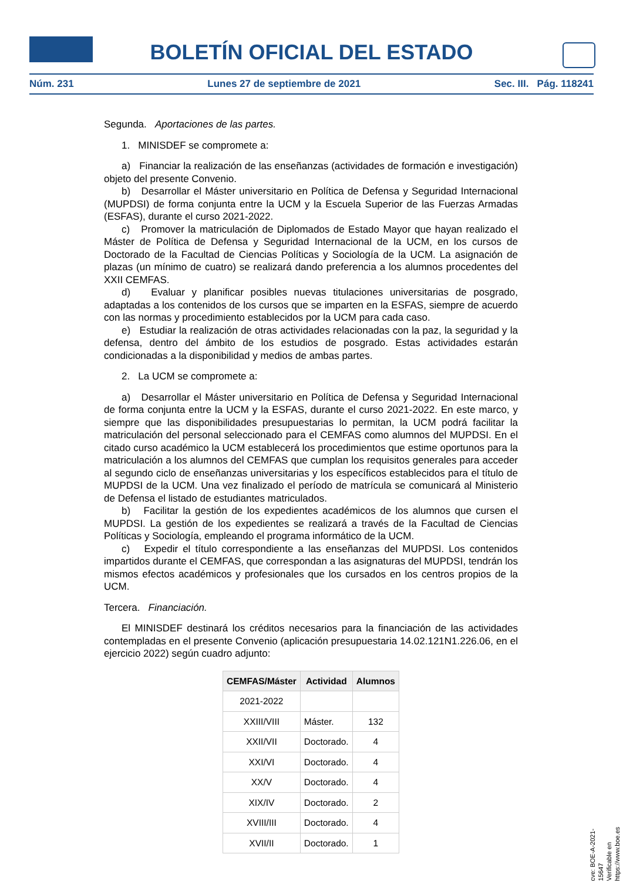BOLETÍN OFICIAL DEL ESTADO
Núm. 231 Lunes 27 de septiembre de 2021 Sec. III. Pág. 118241
Segunda. Aportaciones de las partes.
1. MINISDEF se compromete a:
a) Financiar la realización de las enseñanzas (actividades de formación e investigación) objeto del presente Convenio.
b) Desarrollar el Máster universitario en Política de Defensa y Seguridad Internacional (MUPDSI) de forma conjunta entre la UCM y la Escuela Superior de las Fuerzas Armadas (ESFAS), durante el curso 2021-2022.
c) Promover la matriculación de Diplomados de Estado Mayor que hayan realizado el Máster de Política de Defensa y Seguridad Internacional de la UCM, en los cursos de Doctorado de la Facultad de Ciencias Políticas y Sociología de la UCM. La asignación de plazas (un mínimo de cuatro) se realizará dando preferencia a los alumnos procedentes del XXII CEMFAS.
d) Evaluar y planificar posibles nuevas titulaciones universitarias de posgrado, adaptadas a los contenidos de los cursos que se imparten en la ESFAS, siempre de acuerdo con las normas y procedimiento establecidos por la UCM para cada caso.
e) Estudiar la realización de otras actividades relacionadas con la paz, la seguridad y la defensa, dentro del ámbito de los estudios de posgrado. Estas actividades estarán condicionadas a la disponibilidad y medios de ambas partes.
2. La UCM se compromete a:
a) Desarrollar el Máster universitario en Política de Defensa y Seguridad Internacional de forma conjunta entre la UCM y la ESFAS, durante el curso 2021-2022. En este marco, y siempre que las disponibilidades presupuestarias lo permitan, la UCM podrá facilitar la matriculación del personal seleccionado para el CEMFAS como alumnos del MUPDSI. En el citado curso académico la UCM establecerá los procedimientos que estime oportunos para la matriculación a los alumnos del CEMFAS que cumplan los requisitos generales para acceder al segundo ciclo de enseñanzas universitarias y los específicos establecidos para el título de MUPDSI de la UCM. Una vez finalizado el período de matrícula se comunicará al Ministerio de Defensa el listado de estudiantes matriculados.
b) Facilitar la gestión de los expedientes académicos de los alumnos que cursen el MUPDSI. La gestión de los expedientes se realizará a través de la Facultad de Ciencias Políticas y Sociología, empleando el programa informático de la UCM.
c) Expedir el título correspondiente a las enseñanzas del MUPDSI. Los contenidos impartidos durante el CEMFAS, que correspondan a las asignaturas del MUPDSI, tendrán los mismos efectos académicos y profesionales que los cursados en los centros propios de la UCM.
Tercera. Financiación.
El MINISDEF destinará los créditos necesarios para la financiación de las actividades contempladas en el presente Convenio (aplicación presupuestaria 14.02.121N1.226.06, en el ejercicio 2022) según cuadro adjunto:
| CEMFAS/Máster | Actividad | Alumnos |
| --- | --- | --- |
| 2021-2022 | | |
| XXIII/VIII | Máster. | 132 |
| XXII/VII | Doctorado. | 4 |
| XXI/VI | Doctorado. | 4 |
| XX/V | Doctorado. | 4 |
| XIX/IV | Doctorado. | 2 |
| XVIII/III | Doctorado. | 4 |
| XVII/II | Doctorado. | 1 |
cve: BOE-A-2021-15647
Verificable en https://www.boe.es